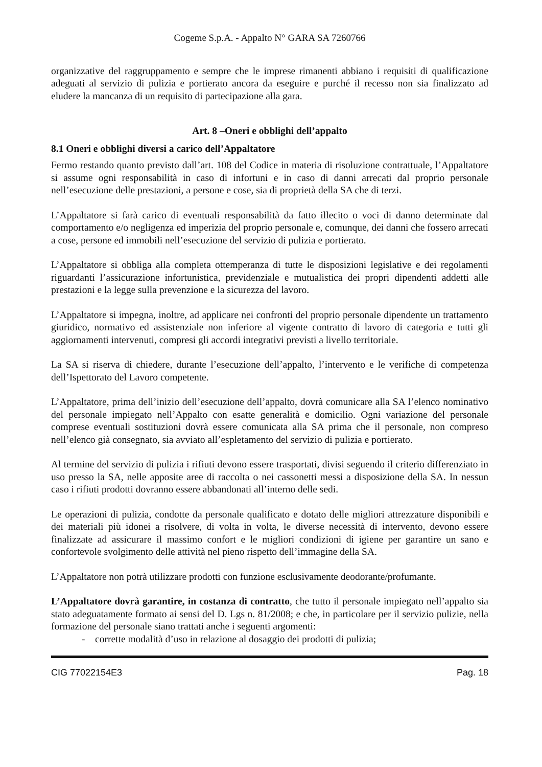Cogeme S.p.A. - Appalto N° GARA SA 7260766
organizzative del raggruppamento e sempre che le imprese rimanenti abbiano i requisiti di qualificazione adeguati al servizio di pulizia e portierato ancora da eseguire e purché il recesso non sia finalizzato ad eludere la mancanza di un requisito di partecipazione alla gara.
Art. 8 –Oneri e obblighi dell’appalto
8.1 Oneri e obblighi diversi a carico dell’Appaltatore
Fermo restando quanto previsto dall’art. 108 del Codice in materia di risoluzione contrattuale, l’Appaltatore si assume ogni responsabilità in caso di infortuni e in caso di danni arrecati dal proprio personale nell’esecuzione delle prestazioni, a persone e cose, sia di proprietà della SA che di terzi.
L’Appaltatore si farà carico di eventuali responsabilità da fatto illecito o voci di danno determinate dal comportamento e/o negligenza ed imperizia del proprio personale e, comunque, dei danni che fossero arrecati a cose, persone ed immobili nell’esecuzione del servizio di pulizia e portierato.
L’Appaltatore si obbliga alla completa ottemperanza di tutte le disposizioni legislative e dei regolamenti riguardanti l’assicurazione infortunistica, previdenziale e mutualistica dei propri dipendenti addetti alle prestazioni e la legge sulla prevenzione e la sicurezza del lavoro.
L’Appaltatore si impegna, inoltre, ad applicare nei confronti del proprio personale dipendente un trattamento giuridico, normativo ed assistenziale non inferiore al vigente contratto di lavoro di categoria e tutti gli aggiornamenti intervenuti, compresi gli accordi integrativi previsti a livello territoriale.
La SA si riserva di chiedere, durante l’esecuzione dell’appalto, l’intervento e le verifiche di competenza dell’Ispettorato del Lavoro competente.
L’Appaltatore, prima dell’inizio dell’esecuzione dell’appalto, dovrà comunicare alla SA l’elenco nominativo del personale impiegato nell’Appalto con esatte generalità e domicilio. Ogni variazione del personale comprese eventuali sostituzioni dovrà essere comunicata alla SA prima che il personale, non compreso nell’elenco già consegnato, sia avviato all’espletamento del servizio di pulizia e portierato.
Al termine del servizio di pulizia i rifiuti devono essere trasportati, divisi seguendo il criterio differenziato in uso presso la SA, nelle apposite aree di raccolta o nei cassonetti messi a disposizione della SA. In nessun caso i rifiuti prodotti dovranno essere abbandonati all’interno delle sedi.
Le operazioni di pulizia, condotte da personale qualificato e dotato delle migliori attrezzature disponibili e dei materiali più idonei a risolvere, di volta in volta, le diverse necessità di intervento, devono essere finalizzate ad assicurare il massimo confort e le migliori condizioni di igiene per garantire un sano e confortevole svolgimento delle attività nel pieno rispetto dell’immagine della SA.
L’Appaltatore non potrà utilizzare prodotti con funzione esclusivamente deodorante/profumante.
L’Appaltatore dovrà garantire, in costanza di contratto, che tutto il personale impiegato nell’appalto sia stato adeguatamente formato ai sensi del D. Lgs n. 81/2008; e che, in particolare per il servizio pulizie, nella formazione del personale siano trattati anche i seguenti argomenti:
- corrette modalità d’uso in relazione al dosaggio dei prodotti di pulizia;
CIG 77022154E3 Pag. 18